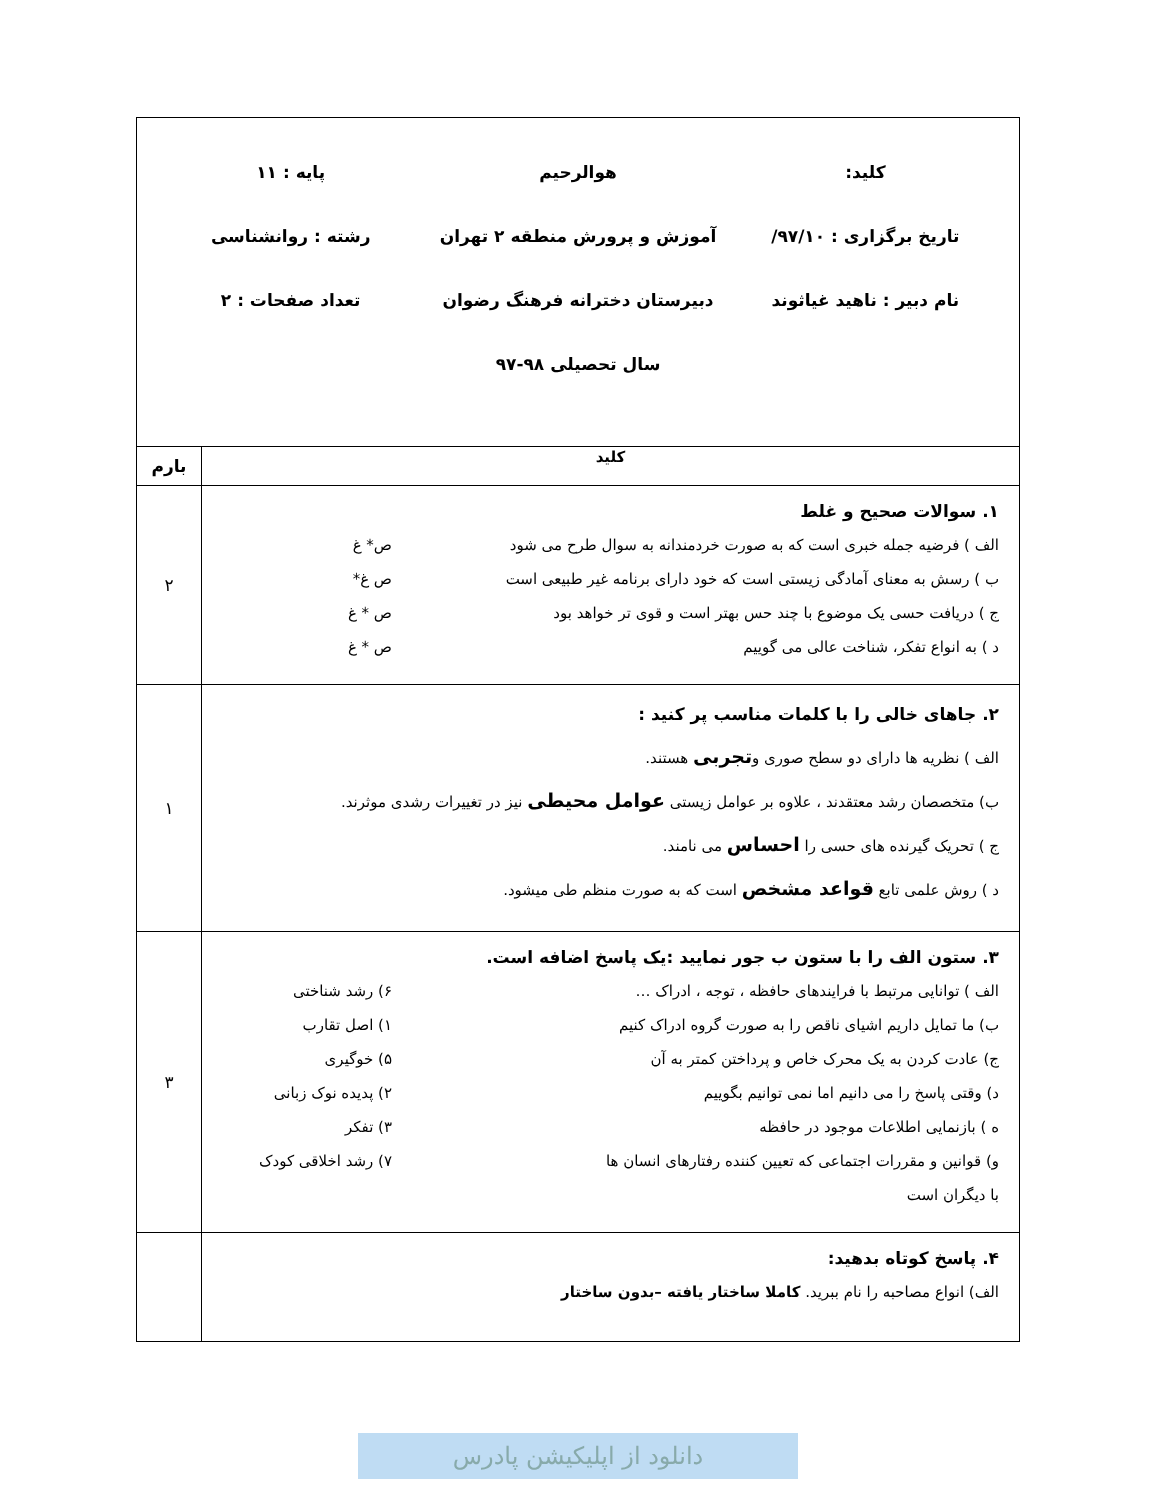| کلید: هوالرحیم پایه : ۱۱ تاریخ برگزاری : ۹۷/۱۰/ آموزش و پرورش منطقه ۲ تهران رشته : روانشناسی نام دبیر : ناهید غیاثوند دبیرستان دخترانه فرهنگ رضوان تعداد صفحات : ۲ سال تحصیلی ۹۸-۹۷ | |
| کلید | بارم |
| ۱. سوالات صحیح و غلط الف ) فرضیه جمله خبری است که به صورت خردمندانه به سوال طرح می شود ص* غ ب ) رسش به معنای آمادگی زیستی است که خود دارای برنامه غیر طبیعی است ص غ* ج ) دریافت حسی یک موضوع با چند حس بهتر است و قوی تر خواهد بود ص * غ د ) به انواع تفکر، شناخت عالی می گوییم ص * غ | ۲ |
| ۲. جاهای خالی را با کلمات مناسب پر کنید : الف ) نظریه ها دارای دو سطح صوری و تجربی هستند. ب) متخصصان رشد معتقدند ، علاوه بر عوامل زیستی عوامل محیطی نیز در تغییرات رشدی موثرند. ج ) تحریک گیرنده های حسی را احساس می نامند. د ) روش علمی تابع قواعد مشخص است که به صورت منظم طی میشود. | ۱ |
| ۳. ستون الف را با ستون ب جور نمایید :یک پاسخ اضافه است. الف ) توانایی مرتبط با فرایندهای حافظه ، توجه ، ادراک … ۶) رشد شناختی ب) ما تمایل داریم اشیای ناقص را به صورت گروه ادراک کنیم ۱) اصل تقارب ج) عادت کردن به یک محرک خاص و پرداختن کمتر به آن ۵) خوگیری د) وقتی پاسخ را می دانیم اما نمی توانیم بگوییم ۲) پدیده نوک زبانی ه ) بازنمایی اطلاعات موجود در حافظه ۳) تفکر و) قوانین و مقررات اجتماعی که تعیین کننده رفتارهای انسان ها با دیگران است ۷) رشد اخلاقی کودک | ۳ |
| ۴. پاسخ کوتاه بدهید: الف) انواع مصاحبه را نام ببرید. کاملا ساختار یافته –بدون ساختار | |
دانلود از اپلیکیشن پادرس